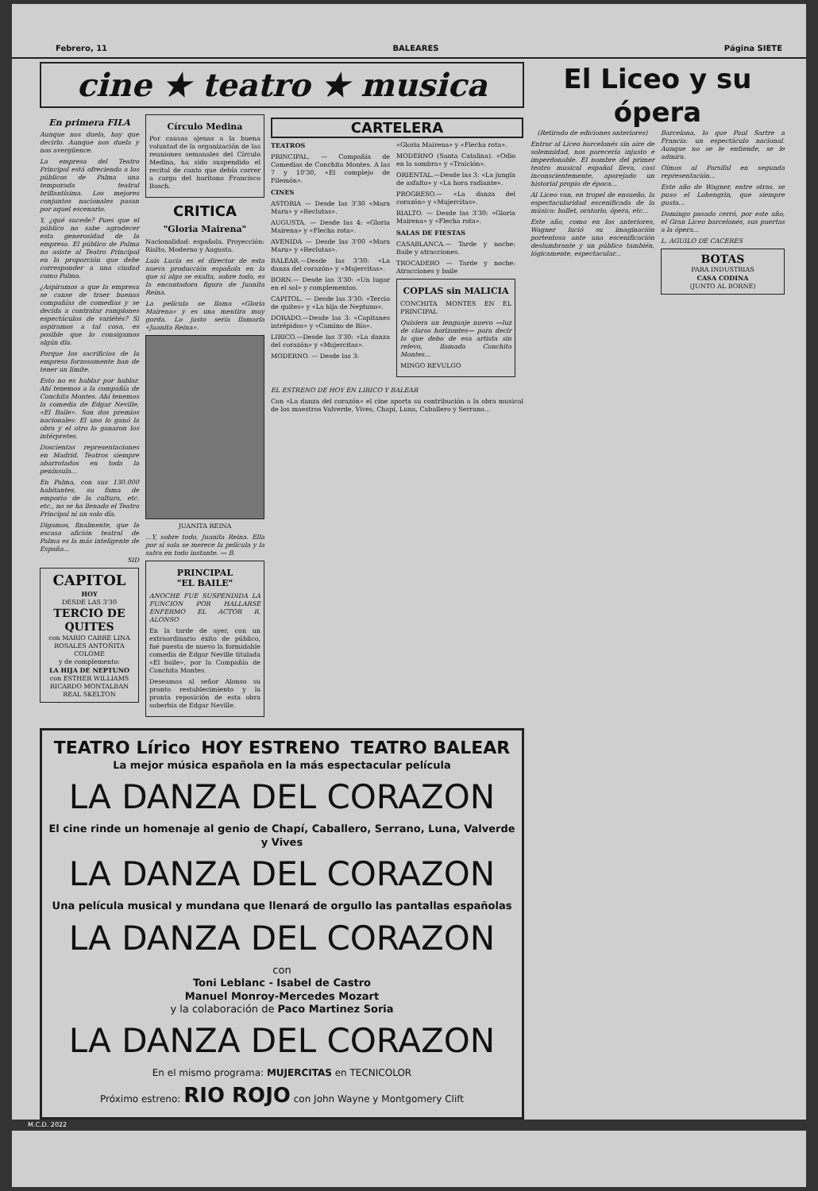Febrero, 11 BALEARES Página SIETE
cine ★ teatro ★ musica
En primera FILA
Aunque nos duela, hay que decirlo. Aunque nos duela y nos avergüence.
La empresa del Teatro Principal está ofreciendo a los públicos de Palma una temporada teatral brillantísima. Los mejores conjuntos nacionales pasan por aquel escenario.
Y, ¿qué sucede? Pues que el público no sabe agradecer esta generosidad de la empresa. El público de Palma no asiste al Teatro Principal en la proporción que debe corresponder a una ciudad como Palma.
¿Aspiramos a que la empresa se canse de traer buenas compañías de comedias y se decida a contratar ramplones espectáculos de variétés? Si aspiramos a tal cosa, es posible que lo consigamos algún día.
Porque los sacrificios de la empresa forzosamente han de tener un límite.
Esto no es hablar por hablar. Ahí tenemos a la compañía de Conchita Montes. Ahí tenemos la comedia de Edgar Neville, «El Baile». Son dos premios nacionales: El uno lo ganó la obra y el otro lo ganaron los intérpretes.
Doscientas representaciones en Madrid. Teatros siempre abarrotados en toda la península...
En Palma, con sus 130.000 habitantes, su fama de emporio de la cultura, etc. etc., no se ha llenado el Teatro Principal ni un solo día.
Digamos, finalmente, que la escasa afición teatral de Palma es la más inteligente de España...
SID
CAPITOL
HOY
DESDE LAS 3'30
TERCIO DE QUITES
con MARIO CABRE LINA ROSALES ANTOÑITA COLOME
y de complemento:
LA HIJA DE NEPTUNO
con ESTHER WILLIAMS RICARDO MONTALBAN REAL SKELTON
Círculo Medina
Por causas ajenas a la buena voluntad de la organización de las reuniones semanales del Círculo Medina, ha sido suspendido el recital de canto que debía correr a cargo del barítono Francisco Bosch.
CRITICA
"Gloria Mairena"
Nacionalidad: española. Proyección: Rialto, Moderno y Augusta.
Luis Lucia es el director de esta nueva producción española en la que si algo se exalta, sobre todo, es la encantadora figura de Juanita Reina.
La película se llama «Gloria Mairena» y es una mentira muy gorda. Lo justo sería llamarla «Juanita Reina».
JUANITA REINA
...Y, sobre todo, Juanita Reina. Ella por sí sola se merece la película y la salva en todo instante. — B.
PRINCIPAL
"EL BAILE"
ANOCHE FUE SUSPENDIDA LA FUNCION POR HALLARSE ENFERMO EL ACTOR R. ALONSO
En la tarde de ayer, con un extraordinario éxito de público, fué puesta de nuevo la formidable comedia de Edgar Neville titulada «El baile», por la Compañía de Conchita Montes.
Deseamos al señor Alonso su pronto restablecimiento y la pronta reposición de esta obra soberbia de Edgar Neville.
CARTELERA
TEATROS
PRINCIPAL. — Compañía de Comedias de Conchita Montes. A las 7 y 10'30, «El complejo de Filemón».
CINES
ASTORIA — Desde las 3'30 «Mara Maru» y «Reclutas».
AUGUSTA. — Desde las 4: «Gloria Mairena» y «Flecha rota».
AVENIDA — Desde las 3'00 «Mara Maru» y «Reclutas».
BALEAR.—Desde las 3'30: «La danza del corazón» y «Mujercitas».
BORN.— Desde las 3'30: «Un lugar en el sol» y complementos.
CAPITOL. — Desde las 3'30: «Tercio de quites» y «La hija de Neptuno».
DORADO.—Desde las 3: «Capitanes intrépidos» y «Camino de Río».
LIRICO.—Desde las 3'30: «La danza del corazón» y «Mujercitas».
MODERNO. — Desde las 3:
«Gloria Mairena» y «Flecha rota».
MODERNO (Santa Catalina). «Odio en la sombra» y «Traición».
ORIENTAL.—Desde las 3: «La jungla de asfalto» y «La hora radiante».
PROGRESO.— «La danza del corazón» y «Mujercitas».
RIALTO. — Desde las 3'30: «Gloria Mairena» y «Flecha rota».
SALAS DE FIESTAS
CASABLANCA.— Tarde y noche: Baile y atracciones.
TROCADERO — Tarde y noche: Atracciones y baile
COPLAS sin MALICIA
CONCHITA MONTES EN EL PRINCIPAL
Quisiera un lenguaje nuevo —luz de claros horizontes— para decir lo que debo de esa artista sin relevo, llamada Conchita Montes...
MINGO REVULGO
EL ESTRENO DE HOY EN LIRICO Y BALEAR
Con «La danza del corazón» el cine aporta su contribución a la obra musical de los maestros Valverde, Vives, Chapí, Luna, Caballero y Serrano...
TEATRO Lírico HOY ESTRENO TEATRO BALEAR
La mejor música española en la más espectacular película
LA DANZA DEL CORAZON
El cine rinde un homenaje al genio de Chapí, Caballero, Serrano, Luna, Valverde y Vives
LA DANZA DEL CORAZON
Una película musical y mundana que llenará de orgullo las pantallas españolas
LA DANZA DEL CORAZON
con
Toni Leblanc - Isabel de Castro
Manuel Monroy-Mercedes Mozart
y la colaboración de Paco Martinez Soria
LA DANZA DEL CORAZON
En el mismo programa: MUJERCITAS en TECNICOLOR
Próximo estreno: RIO ROJO con John Wayne y Montgomery Clift
El Liceo y su ópera
(Retirado de ediciones anteriores)
Entrar al Liceo barcelonés sin aire de solemnidad, nos parecería injusto e imperdonable. El nombre del primer teatro musical español lleva, casi inconscientemente, aparejado un historial propio de época...
Al Liceo van, en tropel de ensueño, la espectacularidad escenificada de la música: ballet, oratorio, ópera, etc...
Este año, como en los anteriores, Wagner lució su imaginación portentosa ante una escenificación deslumbrante y un público también, lógicamente, espectacular...
Barcelona, lo que Paul Sartre a Francia: un espectáculo nacional. Aunque no se le entiende, se le admira.
Oímos al Parsifal en segunda representación...
Este año de Wagner, entre otras, se puso el Lohengrin, que siempre gusta...
Domingo pasado cerró, por este año, el Gran Liceo barcelonés, sus puertas a la ópera...
L. AGUILO DE CACERES
BOTAS
PARA INDUSTRIAS
CASA CODINA
(JUNTO AL BORNE)
M.C.D. 2022